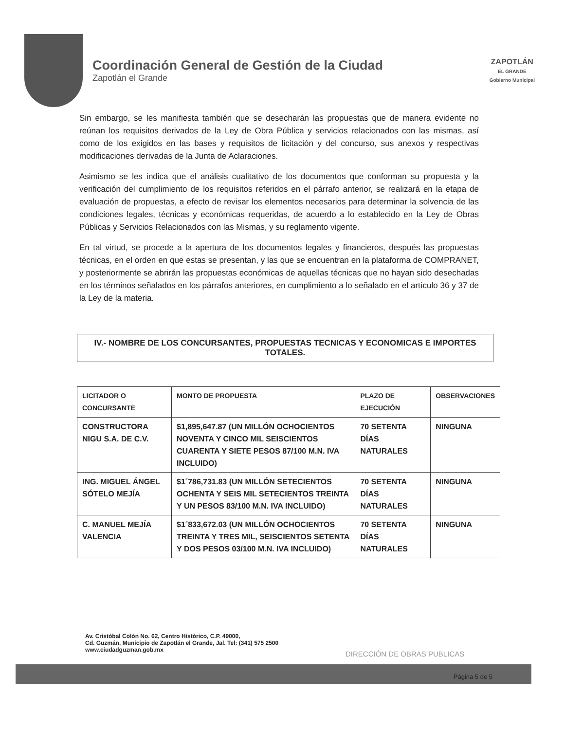Coordinación General de Gestión de la Ciudad
Zapotlán el Grande
ZAPOTLÁN
EL GRANDE
Gobierno Municipal
Sin embargo, se les manifiesta también que se desecharán las propuestas que de manera evidente no reúnan los requisitos derivados de la Ley de Obra Pública y servicios relacionados con las mismas, así como de los exigidos en las bases y requisitos de licitación y del concurso, sus anexos y respectivas modificaciones derivadas de la Junta de Aclaraciones.
Asimismo se les indica que el análisis cualitativo de los documentos que conforman su propuesta y la verificación del cumplimiento de los requisitos referidos en el párrafo anterior, se realizará en la etapa de evaluación de propuestas, a efecto de revisar los elementos necesarios para determinar la solvencia de las condiciones legales, técnicas y económicas requeridas, de acuerdo a lo establecido en la Ley de Obras Públicas y Servicios Relacionados con las Mismas, y su reglamento vigente.
En tal virtud, se procede a la apertura de los documentos legales y financieros, después las propuestas técnicas, en el orden en que estas se presentan, y las que se encuentran en la plataforma de COMPRANET, y posteriormente se abrirán las propuestas económicas de aquellas técnicas que no hayan sido desechadas en los términos señalados en los párrafos anteriores, en cumplimiento a lo señalado en el artículo 36 y 37 de la Ley de la materia.
IV.- NOMBRE DE LOS CONCURSANTES, PROPUESTAS TECNICAS Y ECONOMICAS E IMPORTES TOTALES.
| LICITADOR O CONCURSANTE | MONTO DE PROPUESTA | PLAZO DE EJECUCIÓN | OBSERVACIONES |
| --- | --- | --- | --- |
| CONSTRUCTORA NIGU S.A. DE C.V. | $1,895,647.87 (UN MILLÓN OCHOCIENTOS NOVENTA Y CINCO MIL SEISCIENTOS CUARENTA Y SIETE PESOS 87/100 M.N. IVA INCLUIDO) | 70 SETENTA DÍAS NATURALES | NINGUNA |
| ING. MIGUEL ÁNGEL SÓTELO MEJÍA | $1´786,731.83 (UN MILLÓN SETECIENTOS OCHENTA Y SEIS MIL SETECIENTOS TREINTA Y UN PESOS 83/100 M.N. IVA INCLUIDO) | 70 SETENTA DÍAS NATURALES | NINGUNA |
| C. MANUEL MEJÍA VALENCIA | $1´833,672.03 (UN MILLÓN OCHOCIENTOS TREINTA Y TRES MIL, SEISCIENTOS SETENTA Y DOS PESOS 03/100 M.N. IVA INCLUIDO) | 70 SETENTA DÍAS NATURALES | NINGUNA |
Av. Cristóbal Colón No. 62, Centro Histórico, C.P. 49000,
Cd. Guzmán, Municipio de Zapotlán el Grande, Jal. Tel: (341) 575 2500
www.ciudadguzman.gob.mx
DIRECCIÓN DE OBRAS PUBLICAS
Página 5 de 5